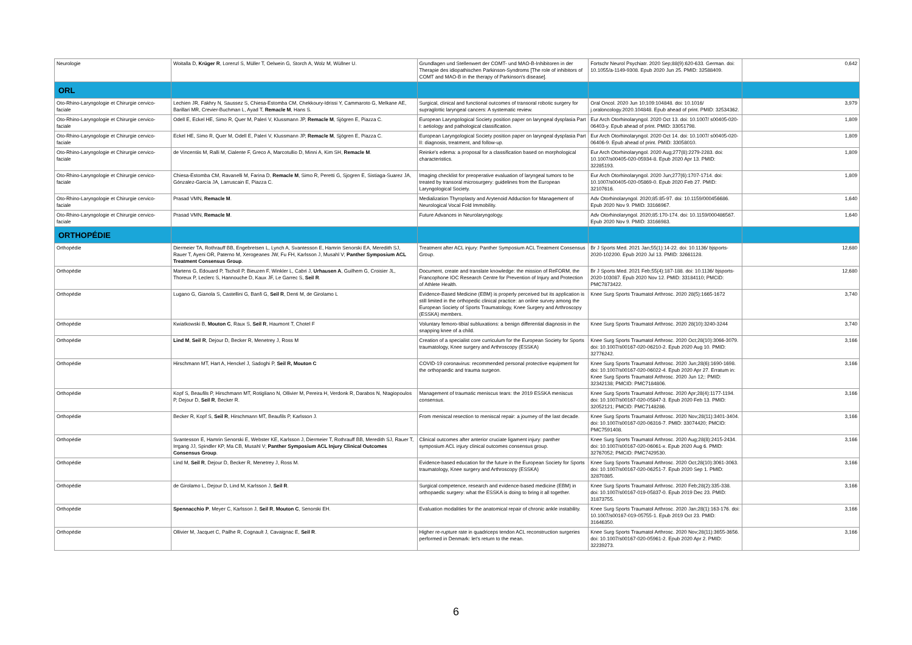| Neurologie | Woitalla D, Krüger R , Lorenzl S, Müller T, Oelwein G, Storch A, Wolz M, Wüllner U. | Grundlagen und Stellenwert der COMT- und MAO-B-Inhibitoren in der Therapie des idiopathischen Parkinson-Syndroms [The role of inhibitors of COMT and MAO-B in the therapy of Parkinson's disease]. | Fortschr Neurol Psychiatr. 2020 Sep;88(9):620-633. German. doi: 10.1055/a-1149-9308. Epub 2020 Jun 25. PMID: 32588409. | 0,642 |
| ORL | | | | |
| Oto-Rhino-Laryngologie et Chirurgie cervico-faciale | Lechien JR, Fakhry N, Saussez S, Chiesa-Estomba CM, Chekkoury-Idrissi Y, Cammaroto G, Melkane AE, Barillari MR, Crevier-Buchman L, Ayad T, Remacle M , Hans S. | Surgical, clinical and functional outcomes of transoral robotic surgery for supraglottic laryngeal cancers: A systematic review. | Oral Oncol. 2020 Jun 10;109:104848. doi: 10.1016/ j.oraloncology.2020.104848. Epub ahead of print. PMID: 32534362. | 3,979 |
| Oto-Rhino-Laryngologie et Chirurgie cervico-faciale | Odell E, Eckel HE, Simo R, Quer M, Paleri V, Klussmann JP, Remacle M , Sjögren E, Piazza C. | European Laryngological Society position paper on laryngeal dysplasia Part I: aetiology and pathological classification. | Eur Arch Otorhinolaryngol. 2020 Oct 13. doi: 10.1007/ s00405-020-06403-y. Epub ahead of print. PMID: 33051798. | 1,809 |
| Oto-Rhino-Laryngologie et Chirurgie cervico-faciale | Eckel HE, Simo R, Quer M, Odell E, Paleri V, Klussmann JP, Remacle M , Sjögren E, Piazza C. | European Laryngological Society position paper on laryngeal dysplasia Part II: diagnosis, treatment, and follow-up. | Eur Arch Otorhinolaryngol. 2020 Oct 14. doi: 10.1007/ s00405-020-06406-9. Epub ahead of print. PMID: 33058010. | 1,809 |
| Oto-Rhino-Laryngologie et Chirurgie cervico-faciale | de Vincentiis M, Ralli M, Cialente F, Greco A, Marcotullio D, Minni A, Kim SH, Remacle M . | Reinke's edema: a proposal for a classification based on morphological characteristics. | Eur Arch Otorhinolaryngol. 2020 Aug;277(8):2279-2283. doi: 10.1007/s00405-020-05934-8. Epub 2020 Apr 13. PMID: 32285193. | 1,809 |
| Oto-Rhino-Laryngologie et Chirurgie cervico-faciale | Chiesa-Estomba CM, Ravanelli M, Farina D, Remacle M , Simo R, Peretti G, Sjogren E, Sistiaga-Suarez JA, Gónzalez-García JA, Larruscain E, Piazza C. | Imaging checklist for preoperative evaluation of laryngeal tumors to be treated by transoral microsurgery: guidelines from the European Laryngological Society. | Eur Arch Otorhinolaryngol. 2020 Jun;277(6):1707-1714. doi: 10.1007/s00405-020-05869-0. Epub 2020 Feb 27. PMID: 32107616. | 1,809 |
| Oto-Rhino-Laryngologie et Chirurgie cervico-faciale | Prasad VMN, Remacle M . | Medialization Thyroplasty and Arytenoid Adduction for Management of Neurological Vocal Fold Immobility. | Adv Otorhinolaryngol. 2020;85:85-97. doi: 10.1159/000456686. Epub 2020 Nov 9. PMID: 33166967. | 1,640 |
| Oto-Rhino-Laryngologie et Chirurgie cervico-faciale | Prasad VMN, Remacle M . | Future Advances in Neurolaryngology. | Adv Otorhinolaryngol. 2020;85:170-174. doi: 10.1159/000486567. Epub 2020 Nov 9. PMID: 33166983. | 1,640 |
| ORTHOPÉDIE | | | | |
| Orthopédie | Diermeier TA, Rothrauff BB, Engebretsen L, Lynch A, Svantesson E, Hamrin Senorski EA, Meredith SJ, Rauer T, Ayeni OR, Paterno M, Xerogeanes JW, Fu FH, Karlsson J, Musahl V; Panther Symposium ACL Treatment Consensus Group . | Treatment after ACL injury: Panther Symposium ACL Treatment Consensus Group. | Br J Sports Med. 2021 Jan;55(1):14-22. doi: 10.1136/ bjsports-2020-102200. Epub 2020 Jul 13. PMID: 32661128. | 12,680 |
| Orthopédie | Martens G, Edouard P, Tscholl P, Bieuzen F, Winkler L, Cabri J, Urhausen A , Guilhem G, Croisier JL, Thoreux P, Leclerc S, Hannouche D, Kaux JF, Le Garrec S, Seil R . | Document, create and translate knowledge: the mission of ReFORM, the Francophone IOC Research Centre for Prevention of Injury and Protection of Athlete Health. | Br J Sports Med. 2021 Feb;55(4):187-188. doi: 10.1136/ bjsports-2020-103087. Epub 2020 Nov 12. PMID: 33184110; PMCID: PMC7873422. | 12,680 |
| Orthopédie | Lugano G, Gianola S, Castellini G, Banfi G, Seil R , Denti M, de Girolamo L | Evidence-Based Medicine (EBM) is properly perceived but its application is still limited in the orthopedic clinical practice: an online survey among the European Society of Sports Traumatology, Knee Surgery and Arthroscopy (ESSKA) members. | Knee Surg Sports Traumatol Arthrosc. 2020 28(5):1665-1672 | 3,740 |
| Orthopédie | Kwiatkowski B, Mouton C , Raux S, Seil R , Haumont T, Chotel F | Voluntary femoro-tibial subluxations: a benign differential diagnosis in the snapping knee of a child. | Knee Surg Sports Traumatol Arthrosc. 2020 28(10):3240-3244 | 3,740 |
| Orthopédie | Lind M , Seil R , Dejour D, Becker R, Menetrey J, Ross M | Creation of a specialist core curriculum for the European Society for Sports traumatology, Knee surgery and Arthroscopy (ESSKA) | Knee Surg Sports Traumatol Arthrosc. 2020 Oct;28(10):3066-3079. doi: 10.1007/s00167-020-06210-2. Epub 2020 Aug 10. PMID: 32776242. | 3,166 |
| Orthopédie | Hirschmann MT, Hart A, Henckel J, Sadoghi P, Seil R, Mouton C | COVID-19 coronavirus: recommended personal protective equipment for the orthopaedic and trauma surgeon. | Knee Surg Sports Traumatol Arthrosc. 2020 Jun;28(6):1690-1698. doi: 10.1007/s00167-020-06022-4. Epub 2020 Apr 27. Erratum in: Knee Surg Sports Traumatol Arthrosc. 2020 Jun 12;: PMID: 32342138; PMCID: PMC7184806. | 3,166 |
| Orthopédie | Kopf S, Beaufils P, Hirschmann MT, Rotigliano N, Ollivier M, Pereira H, Verdonk R, Darabos N, Ntagiopoulos P, Dejour D, Seil R , Becker R. | Management of traumatic meniscus tears: the 2019 ESSKA meniscus consensus. | Knee Surg Sports Traumatol Arthrosc. 2020 Apr;28(4):1177-1194. doi: 10.1007/s00167-020-05847-3. Epub 2020 Feb 13. PMID: 32052121; PMCID: PMC7148286. | 3,166 |
| Orthopédie | Becker R, Kopf S, Seil R , Hirschmann MT, Beaufils P, Karlsson J. | From meniscal resection to meniscal repair: a journey of the last decade. | Knee Surg Sports Traumatol Arthrosc. 2020 Nov;28(11):3401-3404. doi: 10.1007/s00167-020-06316-7. PMID: 33074420; PMCID: PMC7591408. | 3,166 |
| Orthopédie | Svantesson E, Hamrin Senorski E, Webster KE, Karlsson J, Diermeier T, Rothrauff BB, Meredith SJ, Rauer T, Irrgang JJ, Spindler KP, Ma CB, Musahl V; Panther Symposium ACL Injury Clinical Outcomes Consensus Group . | Clinical outcomes after anterior cruciate ligament injury: panther symposium ACL injury clinical outcomes consensus group. | Knee Surg Sports Traumatol Arthrosc. 2020 Aug;28(8):2415-2434. doi: 10.1007/s00167-020-06061-x. Epub 2020 Aug 6. PMID: 32767052; PMCID: PMC7429530. | 3,166 |
| Orthopédie | Lind M, Seil R , Dejour D, Becker R, Menetrey J, Ross M. | Evidence-based education for the future in the European Society for Sports traumatology, Knee surgery and Arthroscopy (ESSKA) | Knee Surg Sports Traumatol Arthrosc. 2020 Oct;28(10):3061-3063. doi: 10.1007/s00167-020-06251-7. Epub 2020 Sep 1. PMID: 32870385. | 3,166 |
| Orthopédie | de Girolamo L, Dejour D, Lind M, Karlsson J, Seil R . | Surgical competence, research and evidence-based medicine (EBM) in orthopaedic surgery: what the ESSKA is doing to bring it all together. | Knee Surg Sports Traumatol Arthrosc. 2020 Feb;28(2):335-338. doi: 10.1007/s00167-019-05837-0. Epub 2019 Dec 23. PMID: 31873755. | 3,166 |
| Orthopédie | Spennacchio P , Meyer C, Karlsson J, Seil R , Mouton C , Senorski EH. | Evaluation modalities for the anatomical repair of chronic ankle instability. | Knee Surg Sports Traumatol Arthrosc. 2020 Jan;28(1):163-176. doi: 10.1007/s00167-019-05755-1. Epub 2019 Oct 23. PMID: 31646350. | 3,166 |
| Orthopédie | Ollivier M, Jacquet C, Pailhe R, Cognault J, Cavaignac E, Seil R . | Higher re-rupture rate in quadriceps tendon ACL reconstruction surgeries performed in Denmark: let's return to the mean. | Knee Surg Sports Traumatol Arthrosc. 2020 Nov;28(11):3655-3656. doi: 10.1007/s00167-020-05961-2. Epub 2020 Apr 2. PMID: 32239273. | 3,166 |
6